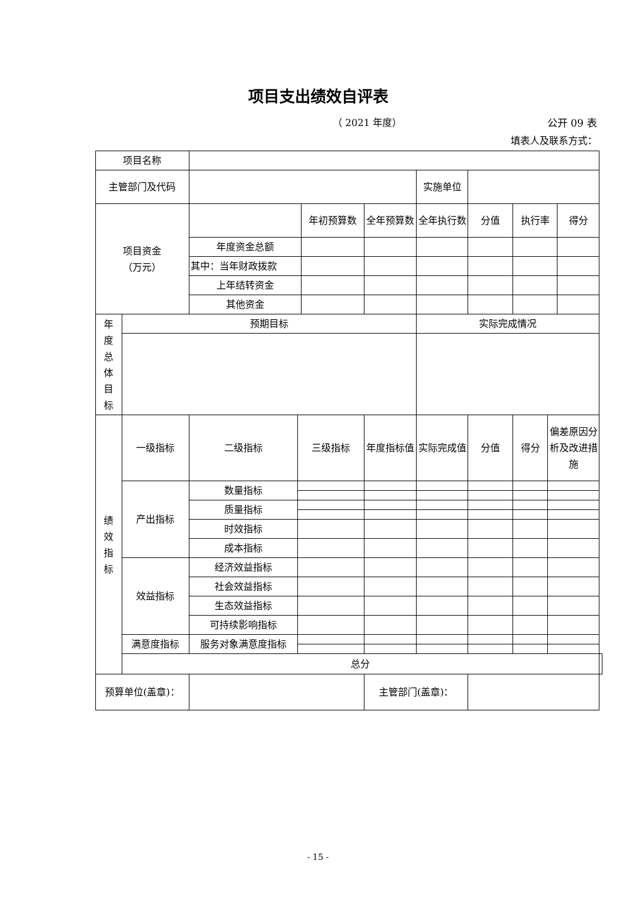项目支出绩效自评表
（ 2021 年度） 公开 09 表
填表人及联系方式：
| 项目名称 | | | | | | | | | | | |
| 主管部门及代码 | | | | | | 实施单位 | | | | | |
| 项目资金 （万元） | | | | 年初预算数 | 全年预算数 | 全年执行数 | 分值 | 执行率 | | 得分 | |
| | | 年度资金总额 | | | | | | | | | |
| | | 其中：当年财政拨款 | | | | | | | | | |
| | | 上年结转资金 | | | | | | | | | |
| | | 其他资金 | | | | | | | | | |
| 年 度 总 体 目 标 | 预期目标 | | | | | 实际完成情况 | | | | | |
| 绩 效 指 标 | 一级指标 | 二级指标 | 三级指标 | | 年度指标值 | 实际完成值 | 分值 | 得分 | 偏差原因分析及改进措施 | | |
| | 产出指标 | 数量指标 | | | | | | | | | |
| | | 质量指标 | | | | | | | | | |
| | | 时效指标 | | | | | | | | | |
| | | 成本指标 | | | | | | | | | |
| | 效益指标 | 经济效益指标 | | | | | | | | | |
| | | 社会效益指标 | | | | | | | | | |
| | | 生态效益指标 | | | | | | | | | |
| | | 可持续影响指标 | | | | | | | | | |
| | 满意度指标 | 服务对象满意度指标 | | | | | | | | | |
| | 总分 | | | | | | | | | | |
| 预算单位(盖章)： | | | | | 主管部门(盖章)： | | | | | | |
- 15 -